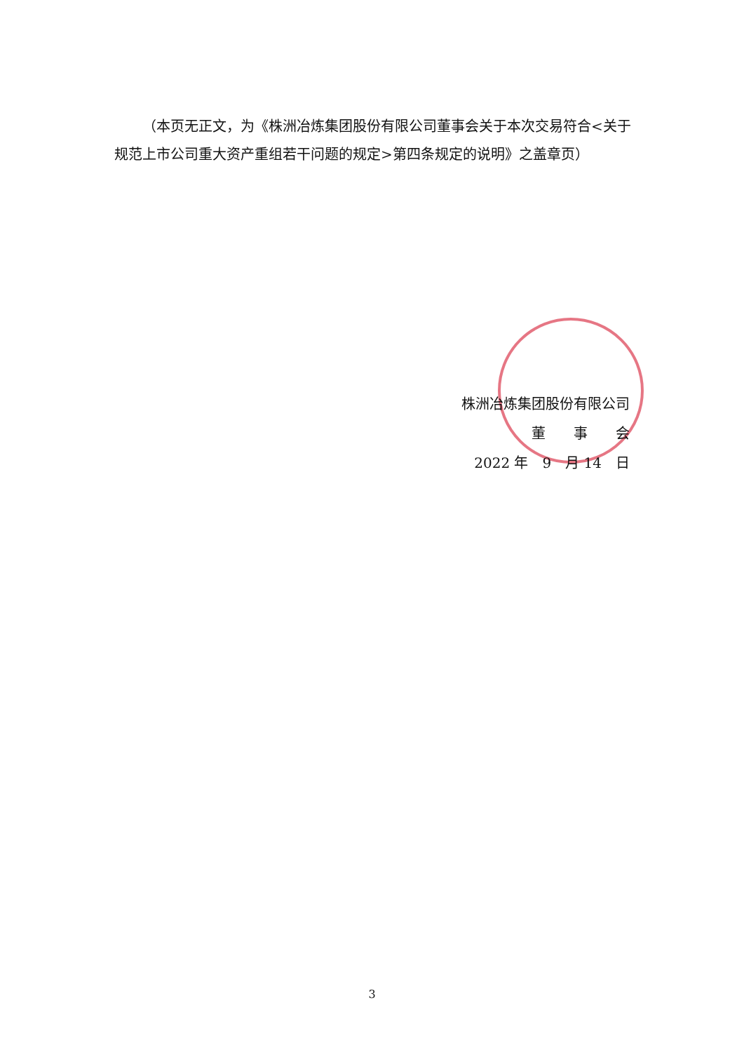（本页无正文，为《株洲冶炼集团股份有限公司董事会关于本次交易符合<关于规范上市公司重大资产重组若干问题的规定>第四条规定的说明》之盖章页）
株洲冶炼集团股份有限公司
董　　事　　会
2022 年　9　月 14　日
3